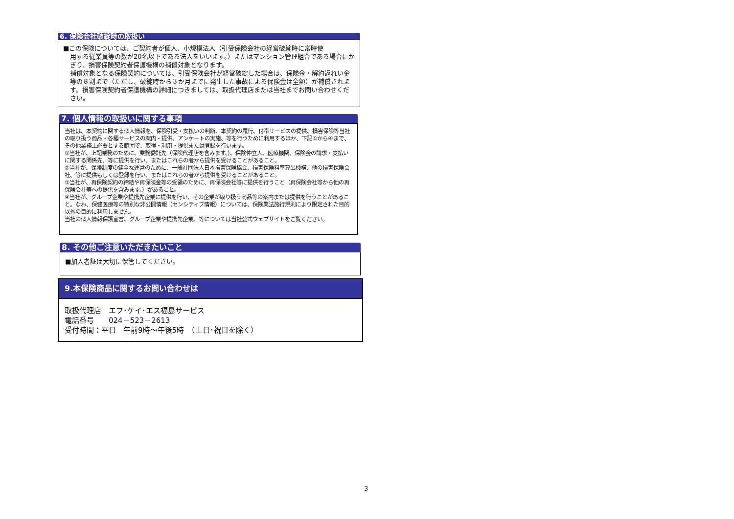6. 保険会社破綻時の取扱い
■この保険については、ご契約者が個人、小規模法人（引受保険会社の経営破綻時に常時使
用する従業員等の数が20名以下である法人をいいます。）またはマンション管理組合である場合にかぎり、損害保険契約者保護機構の補償対象となります。
補償対象となる保険契約については、引受保険会社が経営破綻した場合は、保険金・解約返れい金等の８割まで（ただし、破綻時から３か月までに発生した事故による保険金は全額）が補償されます。損害保険契約者保護機構の詳細につきましては、取扱代理店または当社までお問い合わせください。
7. 個人情報の取扱いに関する事項
当社は、本契約に関する個人情報を、保険引受・支払いの判断、本契約の履行、付帯サービスの提供、損害保険等当社の取り扱う商品・各種サービスの案内・提供、アンケートの実施、等を行うために利用するほか、下記①から④まで、その他業務上必要とする範囲で、取得・利用・提供または登録を行います。
①当社が、上記業務のために、業務委託先（保険代理店を含みます。）、保険仲立人、医療機関、保険金の請求・支払いに関する関係先、等に提供を行い、またはこれらの者から提供を受けることがあること。
②当社が、保険制度の健全な運営のために、一般社団法人日本損害保険協会、損害保険料率算出機構、他の損害保険会社、等に提供もしくは登録を行い、またはこれらの者から提供を受けることがあること。
③当社が、再保険契約の締結や再保険金等の受領のために、再保険会社等に提供を行うこと（再保険会社等から他の再保険会社等への提供を含みます。）があること。
④当社が、グループ企業や提携先企業に提供を行い、その企業が取り扱う商品等の案内または提供を行うことがあること。なお、保健医療等の特別な非公開情報（センシティブ情報）については、保険業法施行規則により限定された目的以外の目的に利用しません。
当社の個人情報保護宣言、グループ企業や提携先企業、等については当社公式ウェブサイトをご覧ください。
8. その他ご注意いただきたいこと
■加入者証は大切に保管してください。
9.本保険商品に関するお問い合わせは
取扱代理店　エフ･ケイ･エス福島サービス
電話番号　　024－523－2613
受付時間：平日　午前9時～午後5時　（土日･祝日を除く）
3